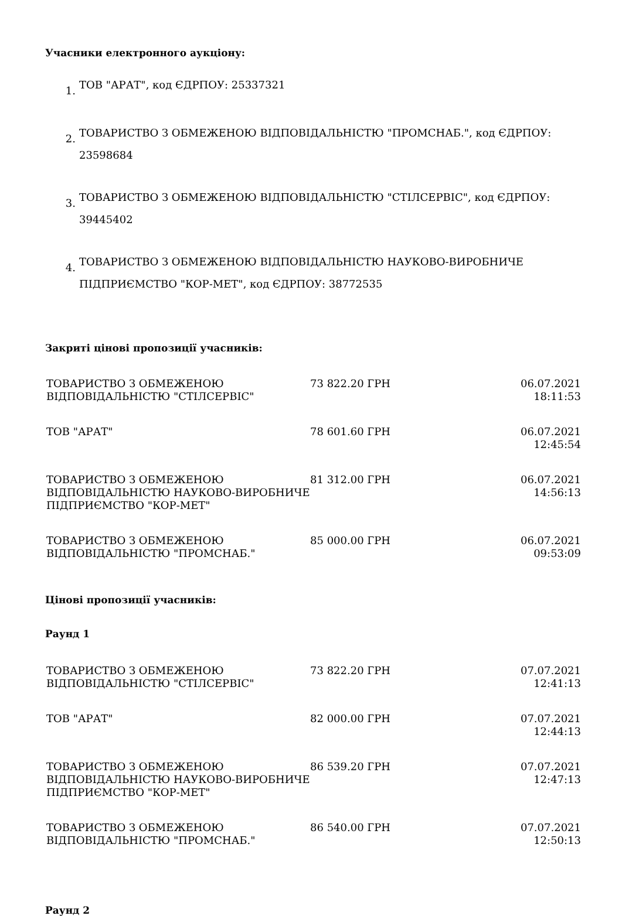Учасники електронного аукціону:
1. ТОВ "АРАТ", код ЄДРПОУ: 25337321
2. ТОВАРИСТВО З ОБМЕЖЕНОЮ ВІДПОВІДАЛЬНІСТЮ "ПРОМСНАБ.", код ЄДРПОУ: 23598684
3. ТОВАРИСТВО З ОБМЕЖЕНОЮ ВІДПОВІДАЛЬНІСТЮ "СТІЛСЕРВІС", код ЄДРПОУ: 39445402
4. ТОВАРИСТВО З ОБМЕЖЕНОЮ ВІДПОВІДАЛЬНІСТЮ НАУКОВО-ВИРОБНИЧЕ ПІДПРИЄМСТВО "КОР-МЕТ", код ЄДРПОУ: 38772535
Закриті цінові пропозиції учасників:
| ТОВАРИСТВО З ОБМЕЖЕНОЮ ВІДПОВІДАЛЬНІСТЮ "СТІЛСЕРВІС" | 73 822.20 ГРН | 06.07.2021 18:11:53 |
| ТОВ "АРАТ" | 78 601.60 ГРН | 06.07.2021 12:45:54 |
| ТОВАРИСТВО З ОБМЕЖЕНОЮ ВІДПОВІДАЛЬНІСТЮ НАУКОВО-ВИРОБНИЧЕ ПІДПРИЄМСТВО "КОР-МЕТ" | 81 312.00 ГРН | 06.07.2021 14:56:13 |
| ТОВАРИСТВО З ОБМЕЖЕНОЮ ВІДПОВІДАЛЬНІСТЮ "ПРОМСНАБ." | 85 000.00 ГРН | 06.07.2021 09:53:09 |
Цінові пропозиції учасників:
Раунд 1
| ТОВАРИСТВО З ОБМЕЖЕНОЮ ВІДПОВІДАЛЬНІСТЮ "СТІЛСЕРВІС" | 73 822.20 ГРН | 07.07.2021 12:41:13 |
| ТОВ "АРАТ" | 82 000.00 ГРН | 07.07.2021 12:44:13 |
| ТОВАРИСТВО З ОБМЕЖЕНОЮ ВІДПОВІДАЛЬНІСТЮ НАУКОВО-ВИРОБНИЧЕ ПІДПРИЄМСТВО "КОР-МЕТ" | 86 539.20 ГРН | 07.07.2021 12:47:13 |
| ТОВАРИСТВО З ОБМЕЖЕНОЮ ВІДПОВІДАЛЬНІСТЮ "ПРОМСНАБ." | 86 540.00 ГРН | 07.07.2021 12:50:13 |
Раунд 2